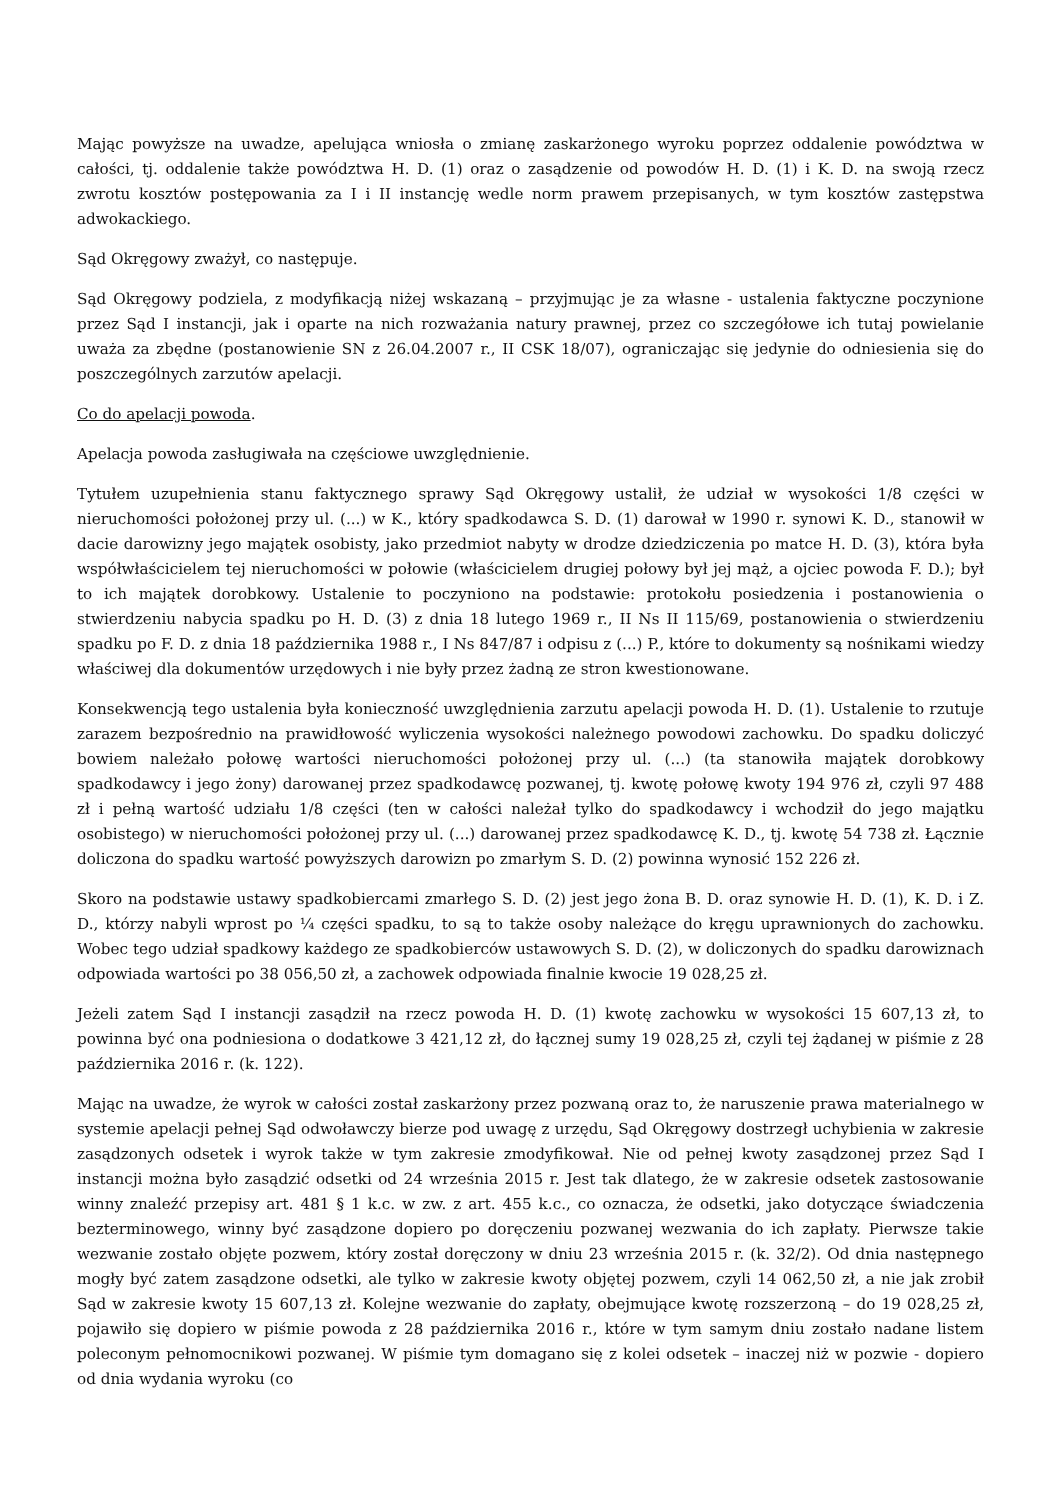Mając powyższe na uwadze, apelująca wniosła o zmianę zaskarżonego wyroku poprzez oddalenie powództwa w całości, tj. oddalenie także powództwa H. D. (1) oraz o zasądzenie od powodów H. D. (1) i K. D. na swoją rzecz zwrotu kosztów postępowania za I i II instancję wedle norm prawem przepisanych, w tym kosztów zastępstwa adwokackiego.
Sąd Okręgowy zważył, co następuje.
Sąd Okręgowy podziela, z modyfikacją niżej wskazaną – przyjmując je za własne - ustalenia faktyczne poczynione przez Sąd I instancji, jak i oparte na nich rozważania natury prawnej, przez co szczegółowe ich tutaj powielanie uważa za zbędne (postanowienie SN z 26.04.2007 r., II CSK 18/07), ograniczając się jedynie do odniesienia się do poszczególnych zarzutów apelacji.
Co do apelacji powoda.
Apelacja powoda zasługiwała na częściowe uwzględnienie.
Tytułem uzupełnienia stanu faktycznego sprawy Sąd Okręgowy ustalił, że udział w wysokości 1/8 części w nieruchomości położonej przy ul. (...) w K., który spadkodawca S. D. (1) darował w 1990 r. synowi K. D., stanowił w dacie darowizny jego majątek osobisty, jako przedmiot nabyty w drodze dziedziczenia po matce H. D. (3), która była współwłaścicielem tej nieruchomości w połowie (właścicielem drugiej połowy był jej mąż, a ojciec powoda F. D.); był to ich majątek dorobkowy. Ustalenie to poczyniono na podstawie: protokołu posiedzenia i postanowienia o stwierdzeniu nabycia spadku po H. D. (3) z dnia 18 lutego 1969 r., II Ns II 115/69, postanowienia o stwierdzeniu spadku po F. D. z dnia 18 października 1988 r., I Ns 847/87 i odpisu z (...) P., które to dokumenty są nośnikami wiedzy właściwej dla dokumentów urzędowych i nie były przez żadną ze stron kwestionowane.
Konsekwencją tego ustalenia była konieczność uwzględnienia zarzutu apelacji powoda H. D. (1). Ustalenie to rzutuje zarazem bezpośrednio na prawidłowość wyliczenia wysokości należnego powodowi zachowku. Do spadku doliczyć bowiem należało połowę wartości nieruchomości położonej przy ul. (...) (ta stanowiła majątek dorobkowy spadkodawcy i jego żony) darowanej przez spadkodawcę pozwanej, tj. kwotę połowę kwoty 194 976 zł, czyli 97 488 zł i pełną wartość udziału 1/8 części (ten w całości należał tylko do spadkodawcy i wchodził do jego majątku osobistego) w nieruchomości położonej przy ul. (...) darowanej przez spadkodawcę K. D., tj. kwotę 54 738 zł. Łącznie doliczona do spadku wartość powyższych darowizn po zmarłym S. D. (2) powinna wynosić 152 226 zł.
Skoro na podstawie ustawy spadkobiercami zmarłego S. D. (2) jest jego żona B. D. oraz synowie H. D. (1), K. D. i Z. D., którzy nabyli wprost po ¼ części spadku, to są to także osoby należące do kręgu uprawnionych do zachowku. Wobec tego udział spadkowy każdego ze spadkobierców ustawowych S. D. (2), w doliczonych do spadku darowiznach odpowiada wartości po 38 056,50 zł, a zachowek odpowiada finalnie kwocie 19 028,25 zł.
Jeżeli zatem Sąd I instancji zasądził na rzecz powoda H. D. (1) kwotę zachowku w wysokości 15 607,13 zł, to powinna być ona podniesiona o dodatkowe 3 421,12 zł, do łącznej sumy 19 028,25 zł, czyli tej żądanej w piśmie z 28 października 2016 r. (k. 122).
Mając na uwadze, że wyrok w całości został zaskarżony przez pozwaną oraz to, że naruszenie prawa materialnego w systemie apelacji pełnej Sąd odwoławczy bierze pod uwagę z urzędu, Sąd Okręgowy dostrzegł uchybienia w zakresie zasądzonych odsetek i wyrok także w tym zakresie zmodyfikował. Nie od pełnej kwoty zasądzonej przez Sąd I instancji można było zasądzić odsetki od 24 września 2015 r. Jest tak dlatego, że w zakresie odsetek zastosowanie winny znaleźć przepisy art. 481 § 1 k.c. w zw. z art. 455 k.c., co oznacza, że odsetki, jako dotyczące świadczenia bezterminowego, winny być zasądzone dopiero po doręczeniu pozwanej wezwania do ich zapłaty. Pierwsze takie wezwanie zostało objęte pozwem, który został doręczony w dniu 23 września 2015 r. (k. 32/2). Od dnia następnego mogły być zatem zasądzone odsetki, ale tylko w zakresie kwoty objętej pozwem, czyli 14 062,50 zł, a nie jak zrobił Sąd w zakresie kwoty 15 607,13 zł. Kolejne wezwanie do zapłaty, obejmujące kwotę rozszerzoną – do 19 028,25 zł, pojawiło się dopiero w piśmie powoda z 28 października 2016 r., które w tym samym dniu zostało nadane listem poleconym pełnomocnikowi pozwanej. W piśmie tym domagano się z kolei odsetek – inaczej niż w pozwie - dopiero od dnia wydania wyroku (co